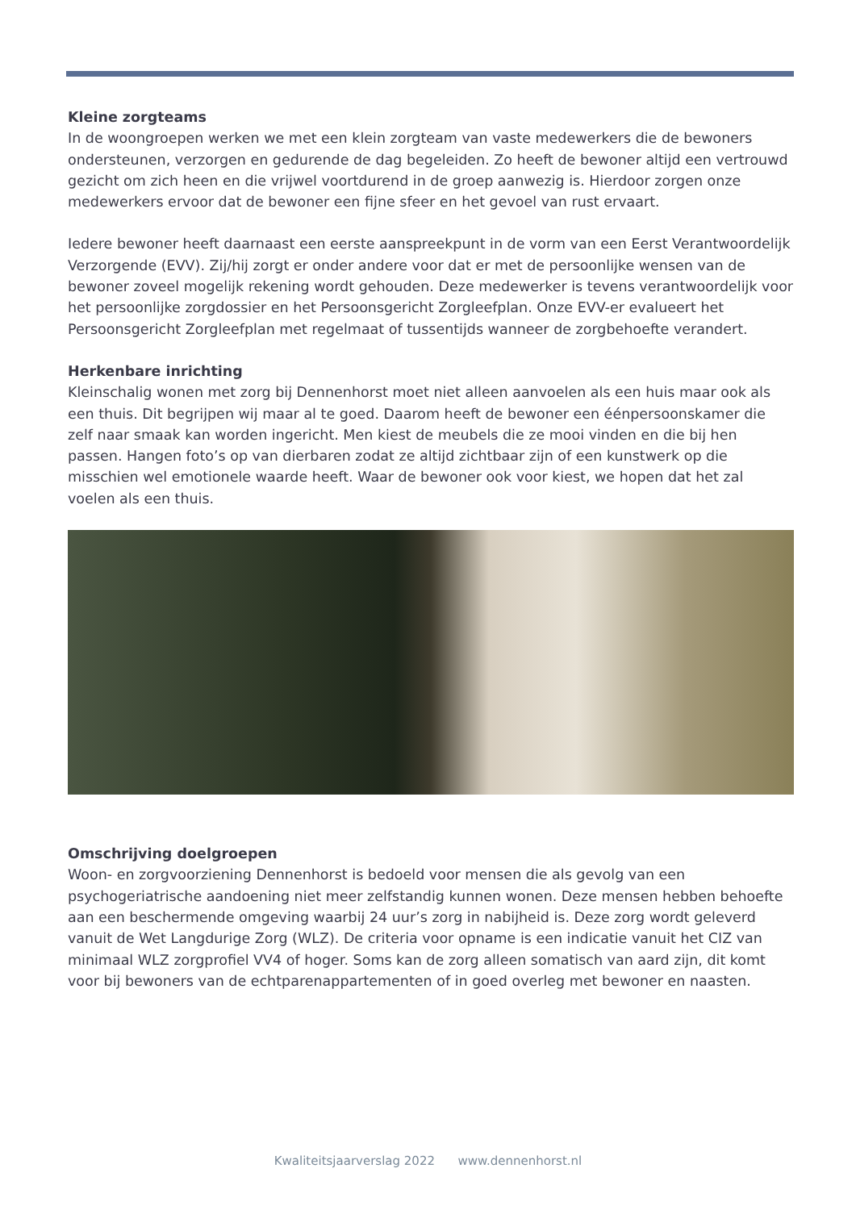Kleine zorgteams
In de woongroepen werken we met een klein zorgteam van vaste medewerkers die de bewoners ondersteunen, verzorgen en gedurende de dag begeleiden. Zo heeft de bewoner altijd een vertrouwd gezicht om zich heen en die vrijwel voortdurend in de groep aanwezig is. Hierdoor zorgen onze medewerkers ervoor dat de bewoner een fijne sfeer en het gevoel van rust ervaart.
Iedere bewoner heeft daarnaast een eerste aanspreekpunt in de vorm van een Eerst Verantwoordelijk Verzorgende (EVV). Zij/hij zorgt er onder andere voor dat er met de persoonlijke wensen van de bewoner zoveel mogelijk rekening wordt gehouden. Deze medewerker is tevens verantwoordelijk voor het persoonlijke zorgdossier en het Persoonsgericht Zorgleefplan. Onze EVV-er evalueert het Persoonsgericht Zorgleefplan met regelmaat of tussentijds wanneer de zorgbehoefte verandert.
Herkenbare inrichting
Kleinschalig wonen met zorg bij Dennenhorst moet niet alleen aanvoelen als een huis maar ook als een thuis. Dit begrijpen wij maar al te goed. Daarom heeft de bewoner een éénpersoonskamer die zelf naar smaak kan worden ingericht. Men kiest de meubels die ze mooi vinden en die bij hen passen. Hangen foto’s op van dierbaren zodat ze altijd zichtbaar zijn of een kunstwerk op die misschien wel emotionele waarde heeft. Waar de bewoner ook voor kiest, we hopen dat het zal voelen als een thuis.
Omschrijving doelgroepen
Woon- en zorgvoorziening Dennenhorst is bedoeld voor mensen die als gevolg van een psychogeriatrische aandoening niet meer zelfstandig kunnen wonen. Deze mensen hebben behoefte aan een beschermende omgeving waarbij 24 uur’s zorg in nabijheid is. Deze zorg wordt geleverd vanuit de Wet Langdurige Zorg (WLZ). De criteria voor opname is een indicatie vanuit het CIZ van minimaal WLZ zorgprofiel VV4 of hoger. Soms kan de zorg alleen somatisch van aard zijn, dit komt voor bij bewoners van de echtparenappartementen of in goed overleg met bewoner en naasten.
Kwaliteitsjaarverslag 2022 www.dennenhorst.nl